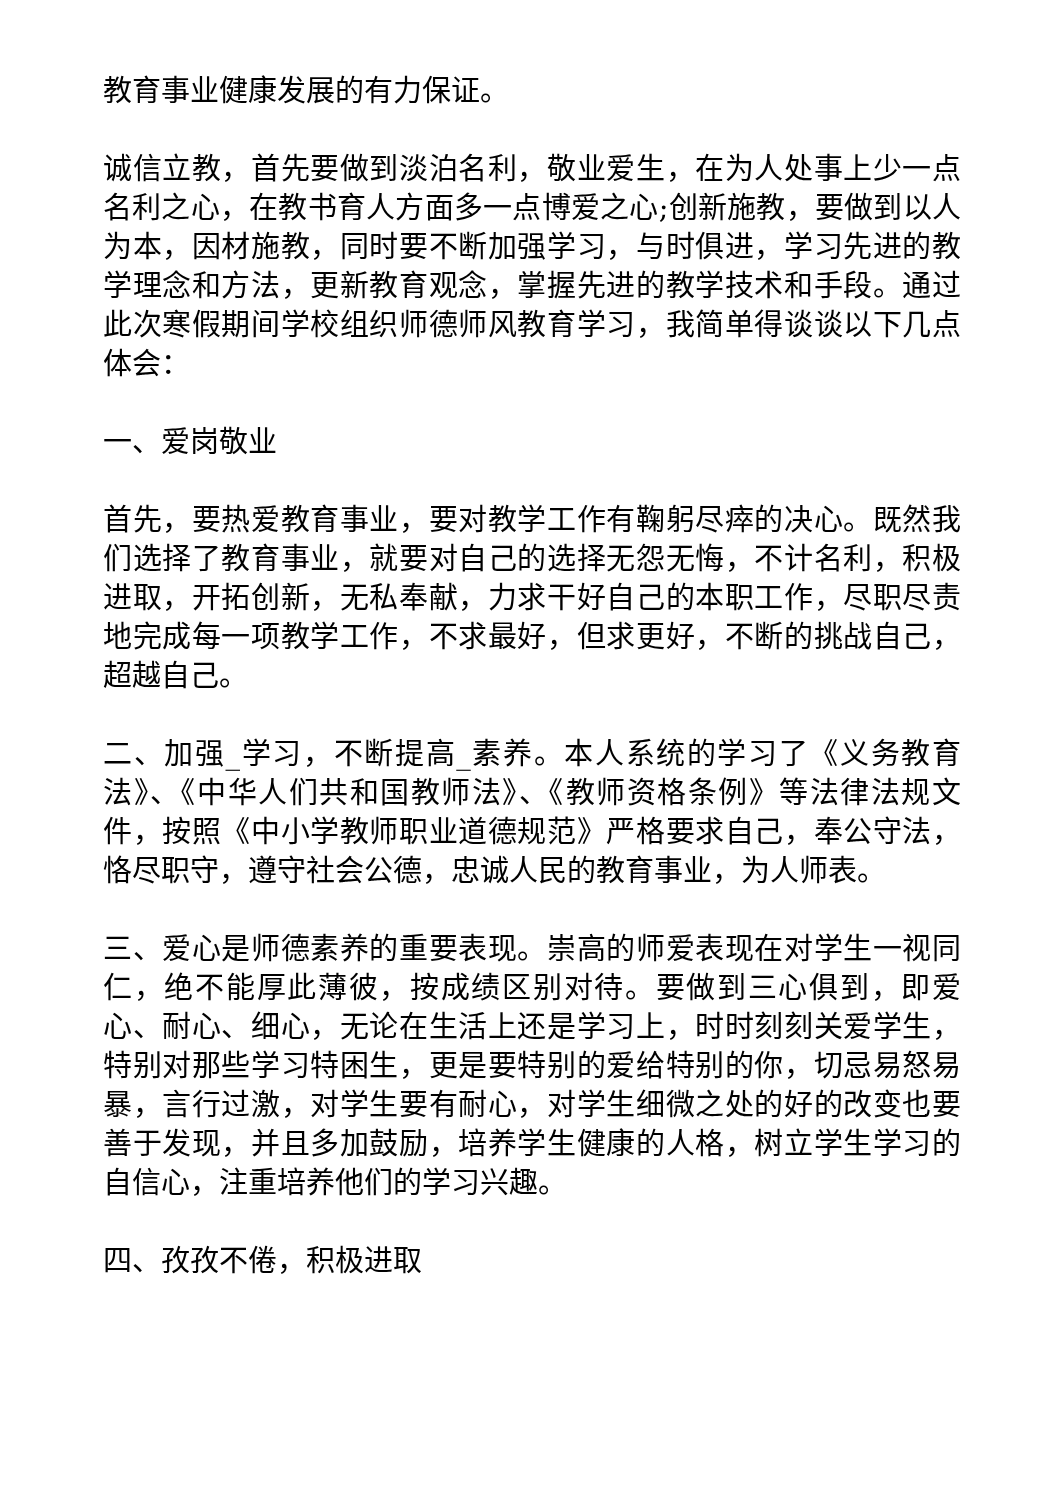教育事业健康发展的有力保证。
诚信立教，首先要做到淡泊名利，敬业爱生，在为人处事上少一点名利之心，在教书育人方面多一点博爱之心;创新施教，要做到以人为本，因材施教，同时要不断加强学习，与时俱进，学习先进的教学理念和方法，更新教育观念，掌握先进的教学技术和手段。通过此次寒假期间学校组织师德师风教育学习，我简单得谈谈以下几点体会：
一、爱岗敬业
首先，要热爱教育事业，要对教学工作有鞠躬尽瘁的决心。既然我们选择了教育事业，就要对自己的选择无怨无悔，不计名利，积极进取，开拓创新，无私奉献，力求干好自己的本职工作，尽职尽责地完成每一项教学工作，不求最好，但求更好，不断的挑战自己，超越自己。
二、加强_学习，不断提高_素养。本人系统的学习了《义务教育法》、《中华人们共和国教师法》、《教师资格条例》等法律法规文件，按照《中小学教师职业道德规范》严格要求自己，奉公守法，恪尽职守，遵守社会公德，忠诚人民的教育事业，为人师表。
三、爱心是师德素养的重要表现。崇高的师爱表现在对学生一视同仁，绝不能厚此薄彼，按成绩区别对待。要做到三心俱到，即爱心、耐心、细心，无论在生活上还是学习上，时时刻刻关爱学生，特别对那些学习特困生，更是要特别的爱给特别的你，切忌易怒易暴，言行过激，对学生要有耐心，对学生细微之处的好的改变也要善于发现，并且多加鼓励，培养学生健康的人格，树立学生学习的自信心，注重培养他们的学习兴趣。
四、孜孜不倦，积极进取